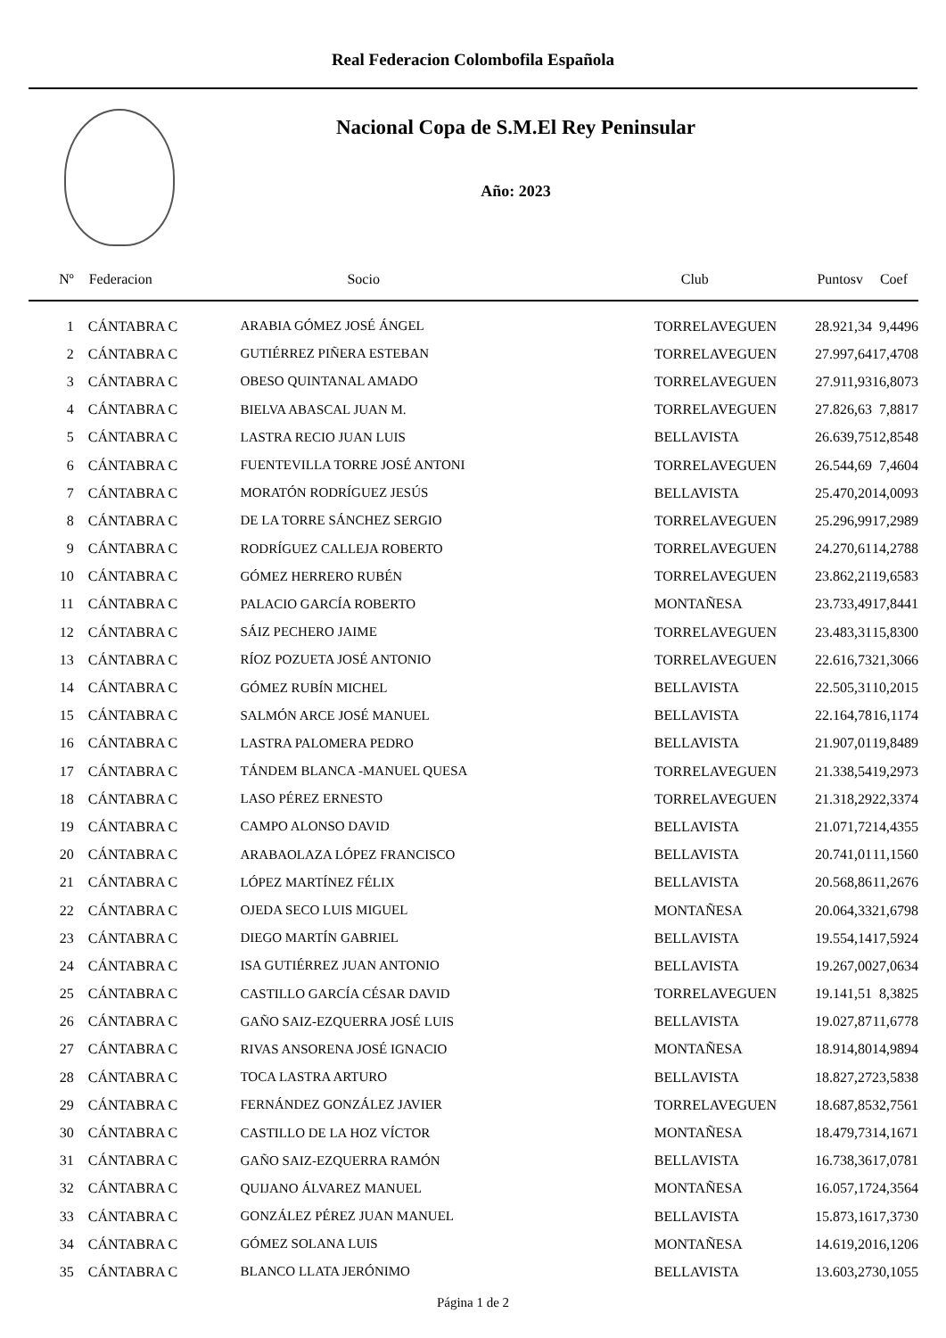Real Federacion Colombofila Española
Nacional Copa de S.M.El Rey Peninsular
Año: 2023
| Nº | Federacion | Socio | Club | Puntosv | Coef |
| --- | --- | --- | --- | --- | --- |
| 1 | CÁNTABRA C | ARABIA GÓMEZ JOSÉ ÁNGEL | TORRELAVEGUEN | 28.921,34 | 9,4496 |
| 2 | CÁNTABRA C | GUTIÉRREZ PIÑERA ESTEBAN | TORRELAVEGUEN | 27.997,64 | 17,4708 |
| 3 | CÁNTABRA C | OBESO QUINTANAL AMADO | TORRELAVEGUEN | 27.911,93 | 16,8073 |
| 4 | CÁNTABRA C | BIELVA ABASCAL JUAN M. | TORRELAVEGUEN | 27.826,63 | 7,8817 |
| 5 | CÁNTABRA C | LASTRA RECIO JUAN LUIS | BELLAVISTA | 26.639,75 | 12,8548 |
| 6 | CÁNTABRA C | FUENTEVILLA TORRE JOSÉ ANTONI | TORRELAVEGUEN | 26.544,69 | 7,4604 |
| 7 | CÁNTABRA C | MORATÓN RODRÍGUEZ JESÚS | BELLAVISTA | 25.470,20 | 14,0093 |
| 8 | CÁNTABRA C | DE LA TORRE SÁNCHEZ SERGIO | TORRELAVEGUEN | 25.296,99 | 17,2989 |
| 9 | CÁNTABRA C | RODRÍGUEZ CALLEJA ROBERTO | TORRELAVEGUEN | 24.270,61 | 14,2788 |
| 10 | CÁNTABRA C | GÓMEZ HERRERO RUBÉN | TORRELAVEGUEN | 23.862,21 | 19,6583 |
| 11 | CÁNTABRA C | PALACIO GARCÍA ROBERTO | MONTAÑESA | 23.733,49 | 17,8441 |
| 12 | CÁNTABRA C | SÁIZ PECHERO JAIME | TORRELAVEGUEN | 23.483,31 | 15,8300 |
| 13 | CÁNTABRA C | RÍOZ POZUETA JOSÉ ANTONIO | TORRELAVEGUEN | 22.616,73 | 21,3066 |
| 14 | CÁNTABRA C | GÓMEZ RUBÍN MICHEL | BELLAVISTA | 22.505,31 | 10,2015 |
| 15 | CÁNTABRA C | SALMÓN ARCE JOSÉ MANUEL | BELLAVISTA | 22.164,78 | 16,1174 |
| 16 | CÁNTABRA C | LASTRA PALOMERA PEDRO | BELLAVISTA | 21.907,01 | 19,8489 |
| 17 | CÁNTABRA C | TÁNDEM BLANCA -MANUEL QUESA | TORRELAVEGUEN | 21.338,54 | 19,2973 |
| 18 | CÁNTABRA C | LASO PÉREZ ERNESTO | TORRELAVEGUEN | 21.318,29 | 22,3374 |
| 19 | CÁNTABRA C | CAMPO ALONSO DAVID | BELLAVISTA | 21.071,72 | 14,4355 |
| 20 | CÁNTABRA C | ARABAOLAZA LÓPEZ FRANCISCO | BELLAVISTA | 20.741,01 | 11,1560 |
| 21 | CÁNTABRA C | LÓPEZ MARTÍNEZ FÉLIX | BELLAVISTA | 20.568,86 | 11,2676 |
| 22 | CÁNTABRA C | OJEDA SECO LUIS MIGUEL | MONTAÑESA | 20.064,33 | 21,6798 |
| 23 | CÁNTABRA C | DIEGO MARTÍN GABRIEL | BELLAVISTA | 19.554,14 | 17,5924 |
| 24 | CÁNTABRA C | ISA GUTIÉRREZ JUAN ANTONIO | BELLAVISTA | 19.267,00 | 27,0634 |
| 25 | CÁNTABRA C | CASTILLO GARCÍA CÉSAR DAVID | TORRELAVEGUEN | 19.141,51 | 8,3825 |
| 26 | CÁNTABRA C | GAÑO SAIZ-EZQUERRA JOSÉ LUIS | BELLAVISTA | 19.027,87 | 11,6778 |
| 27 | CÁNTABRA C | RIVAS ANSORENA JOSÉ IGNACIO | MONTAÑESA | 18.914,80 | 14,9894 |
| 28 | CÁNTABRA C | TOCA LASTRA ARTURO | BELLAVISTA | 18.827,27 | 23,5838 |
| 29 | CÁNTABRA C | FERNÁNDEZ GONZÁLEZ JAVIER | TORRELAVEGUEN | 18.687,85 | 32,7561 |
| 30 | CÁNTABRA C | CASTILLO DE LA HOZ VÍCTOR | MONTAÑESA | 18.479,73 | 14,1671 |
| 31 | CÁNTABRA C | GAÑO SAIZ-EZQUERRA RAMÓN | BELLAVISTA | 16.738,36 | 17,0781 |
| 32 | CÁNTABRA C | QUIJANO ÁLVAREZ MANUEL | MONTAÑESA | 16.057,17 | 24,3564 |
| 33 | CÁNTABRA C | GONZÁLEZ PÉREZ JUAN MANUEL | BELLAVISTA | 15.873,16 | 17,3730 |
| 34 | CÁNTABRA C | GÓMEZ SOLANA LUIS | MONTAÑESA | 14.619,20 | 16,1206 |
| 35 | CÁNTABRA C | BLANCO LLATA JERÓNIMO | BELLAVISTA | 13.603,27 | 30,1055 |
Página 1 de 2